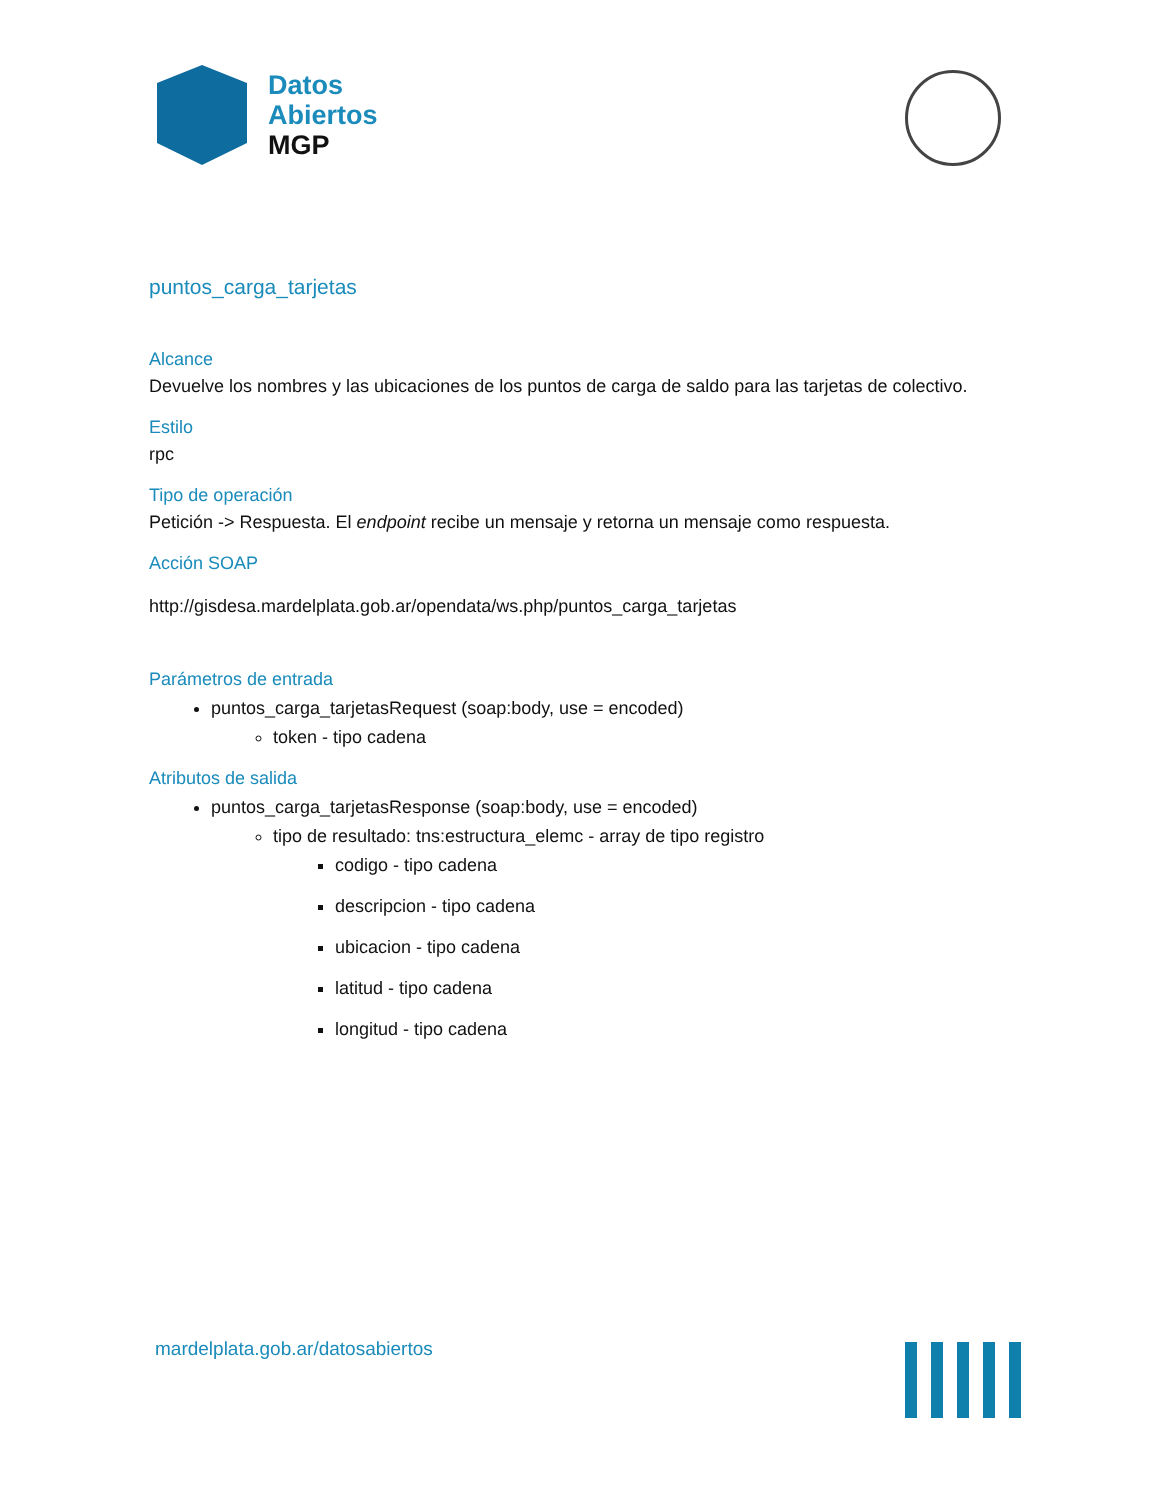Datos
Abiertos
MGP
puntos_carga_tarjetas
Alcance
Devuelve los nombres y las ubicaciones de los puntos de carga de saldo para las tarjetas de colectivo.
Estilo
rpc
Tipo de operación
Petición -> Respuesta. El endpoint recibe un mensaje y retorna un mensaje como respuesta.
Acción SOAP
http://gisdesa.mardelplata.gob.ar/opendata/ws.php/puntos_carga_tarjetas
Parámetros de entrada
puntos_carga_tarjetasRequest (soap:body, use = encoded)
token - tipo cadena
Atributos de salida
puntos_carga_tarjetasResponse (soap:body, use = encoded)
tipo de resultado: tns:estructura_elemc - array de tipo registro
codigo - tipo cadena
descripcion - tipo cadena
ubicacion - tipo cadena
latitud - tipo cadena
longitud - tipo cadena
mardelplata.gob.ar/datosabiertos